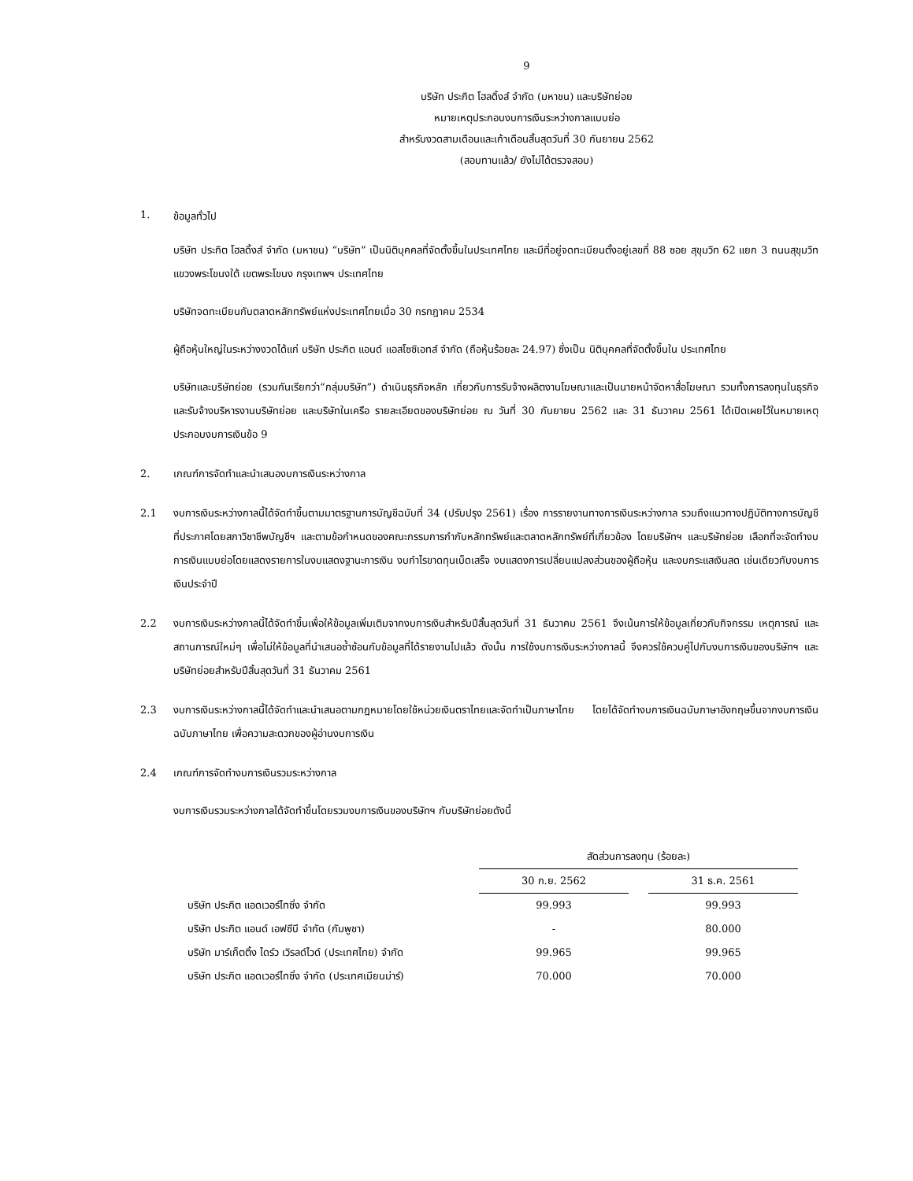9
บริษัท ประกิต โฮลดิ้งส์ จำกัด (มหาชน) และบริษัทย่อย
หมายเหตุประกอบงบการเงินระหว่างกาลแบบย่อ
สำหรับงวดสามเดือนและเก้าเดือนสิ้นสุดวันที่ 30 กันยายน 2562
(สอบทานแล้ว/ ยังไม่ได้ตรวจสอบ)
1. ข้อมูลทั่วไป
บริษัท ประกิต โฮลดิ้งส์ จำกัด (มหาชน) “บริษัท” เป็นนิติบุคคลที่จัดตั้งขึ้นในประเทศไทย และมีที่อยู่จดทะเบียนตั้งอยู่เลขที่ 88 ซอย สุขุมวิท 62 แยก 3 ถนนสุขุมวิท แขวงพระโขนงใต้ เขตพระโขนง กรุงเทพฯ ประเทศไทย
บริษัทจดทะเบียนกับตลาดหลักทรัพย์แห่งประเทศไทยเมื่อ 30 กรกฎาคม 2534
ผู้ถือหุ้นใหญ่ในระหว่างงวดได้แก่ บริษัท ประกิต แอนด์ แอสโซซิเอทส์ จำกัด (ถือหุ้นร้อยละ 24.97) ซึ่งเป็น นิติบุคคลที่จัดตั้งขึ้นใน ประเทศไทย
บริษัทและบริษัทย่อย (รวมกันเรียกว่า“กลุ่มบริษัท”) ดำเนินธุรกิจหลัก เกี่ยวกับการรับจ้างผลิตงานโฆษณาและเป็นนายหน้าจัดหาสื่อโฆษณา รวมทั้งการลงทุนในธุรกิจ และรับจ้างบริหารงานบริษัทย่อย และบริษัทในเครือ รายละเอียดของบริษัทย่อย ณ วันที่ 30 กันยายน 2562 และ 31 ธันวาคม 2561 ได้เปิดเผยไว้ในหมายเหตุประกอบงบการเงินข้อ 9
2. เกณฑ์การจัดทำและนำเสนองบการเงินระหว่างกาล
2.1 งบการเงินระหว่างกาลนี้ได้จัดทำขึ้นตามมาตรฐานการบัญชีฉบับที่ 34 (ปรับปรุง 2561) เรื่อง การรายงานทางการเงินระหว่างกาล รวมถึงแนวทางปฏิบัติทางการบัญชีที่ประกาศโดยสภาวิชาชีพบัญชีฯ และตามข้อกำหนดของคณะกรรมการกำกับหลักทรัพย์และตลาดหลักทรัพย์ที่เกี่ยวข้อง โดยบริษัทฯ และบริษัทย่อย เลือกที่จะจัดทำงบการเงินแบบย่อโดยแสดงรายการในงบแสดงฐานะการเงิน งบกำไรขาดทุนเบ็ดเสร็จ งบแสดงการเปลี่ยนแปลงส่วนของผู้ถือหุ้น และงบกระแสเงินสด เช่นเดียวกับงบการเงินประจำปี
2.2 งบการเงินระหว่างกาลนี้ได้จัดทำขึ้นเพื่อให้ข้อมูลเพิ่มเติมจากงบการเงินสำหรับปีสิ้นสุดวันที่ 31 ธันวาคม 2561 จึงเน้นการให้ข้อมูลเกี่ยวกับกิจกรรม เหตุการณ์ และสถานการณ์ใหม่ๆ เพื่อไม่ให้ข้อมูลที่นำเสนอซ้ำซ้อนกับข้อมูลที่ได้รายงานไปแล้ว ดังนั้น การใช้งบการเงินระหว่างกาลนี้ จึงควรใช้ควบคู่ไปกับงบการเงินของบริษัทฯ และบริษัทย่อยสำหรับปีสิ้นสุดวันที่ 31 ธันวาคม 2561
2.3 งบการเงินระหว่างกาลนี้ได้จัดทำและนำเสนอตามกฎหมายโดยใช้หน่วยเงินตราไทยและจัดทำเป็นภาษาไทย โดยได้จัดทำงบการเงินฉบับภาษาอังกฤษขึ้นจากงบการเงินฉบับภาษาไทย เพื่อความสะดวกของผู้อ่านงบการเงิน
2.4 เกณฑ์การจัดทำงบการเงินรวมระหว่างกาล
งบการเงินรวมระหว่างกาลได้จัดทำขึ้นโดยรวมงบการเงินของบริษัทฯ กับบริษัทย่อยดังนี้
| | สัดส่วนการลงทุน (ร้อยละ) | | |
| --- | --- | --- | --- |
| | 30 ก.ย. 2562 | | 31 ธ.ค. 2561 |
| บริษัท ประกิต แอดเวอร์ไทซิ่ง จำกัด | 99.993 | | 99.993 |
| บริษัท ประกิต แอนด์ เอฟซีบี จำกัด (กัมพูชา) | - | | 80.000 |
| บริษัท มาร์เก็ตติ้ง ไดร์ว เวิรลด์ไวด์ (ประเทศไทย) จำกัด | 99.965 | | 99.965 |
| บริษัท ประกิต แอดเวอร์ไทซิ่ง จำกัด (ประเทศเมียนม่าร์) | 70.000 | | 70.000 |